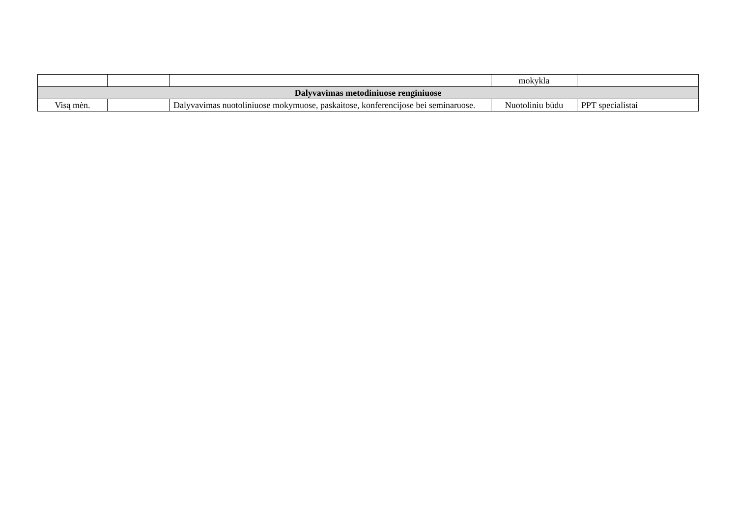| | | | mokykla | |
| Dalyvavimas metodiniuose renginiuose | | | | |
| Visą mėn. | | Dalyvavimas nuotoliniuose mokymuose, paskaitose, konferencijose bei seminaruose. | Nuotoliniu būdu | PPT specialistai |